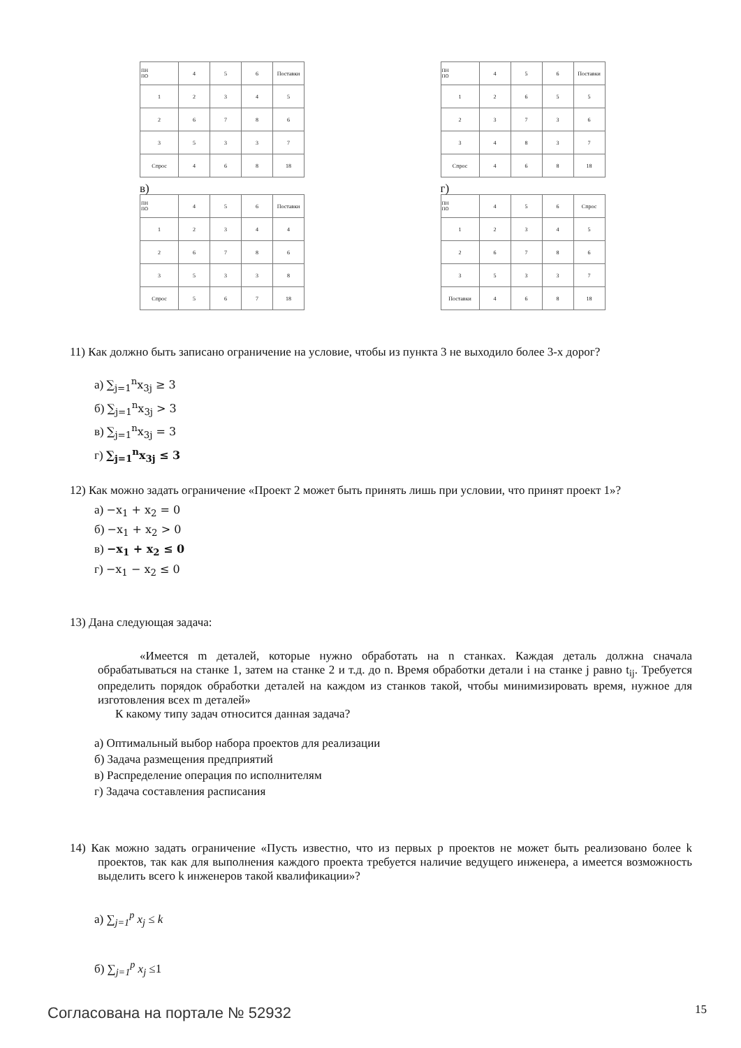| ПН ПО | 4 | 5 | 6 | Поставки |
| 1 | 2 | 3 | 4 | 5 |
| 2 | 6 | 7 | 8 | 6 |
| 3 | 5 | 3 | 3 | 7 |
| Спрос | 4 | 6 | 8 | 18 |
| ПН ПО | 4 | 5 | 6 | Поставки |
| 1 | 2 | 6 | 5 | 5 |
| 2 | 3 | 7 | 3 | 6 |
| 3 | 4 | 8 | 3 | 7 |
| Спрос | 4 | 6 | 8 | 18 |
в)
| ПН ПО | 4 | 5 | 6 | Поставки |
| 1 | 2 | 3 | 4 | 4 |
| 2 | 6 | 7 | 8 | 6 |
| 3 | 5 | 3 | 3 | 8 |
| Спрос | 5 | 6 | 7 | 18 |
г)
| ПН ПО | 4 | 5 | 6 | Спрос |
| 1 | 2 | 3 | 4 | 5 |
| 2 | 6 | 7 | 8 | 6 |
| 3 | 5 | 3 | 3 | 7 |
| Поставки | 4 | 6 | 8 | 18 |
11) Как должно быть записано ограничение на условие, чтобы из пункта 3 не выходило более 3-х дорог?
а) ∑<sub>j=1</sub><sup>n</sup>x<sub>3j</sub> ≥ 3
б) ∑<sub>j=1</sub><sup>n</sup>x<sub>3j</sub> > 3
в) ∑<sub>j=1</sub><sup>n</sup>x<sub>3j</sub> = 3
г) ∑<sub>j=1</sub><sup>n</sup>x<sub>3j</sub> ≤ 3
12) Как можно задать ограничение «Проект 2 может быть принять лишь при условии, что принят проект 1»?
а) −x<sub>1</sub> + x<sub>2</sub> = 0
б) −x<sub>1</sub> + x<sub>2</sub> > 0
в) −x<sub>1</sub> + x<sub>2</sub> ≤ 0
г) −x<sub>1</sub> − x<sub>2</sub> ≤ 0
13) Дана следующая задача:
«Имеется m деталей, которые нужно обработать на n станках. Каждая деталь должна сначала обрабатываться на станке 1, затем на станке 2 и т.д. до n. Время обработки детали i на станке j равно t<sub>ij</sub>. Требуется определить порядок обработки деталей на каждом из станков такой, чтобы минимизировать время, нужное для изготовления всех m деталей»
К какому типу задач относится данная задача?
а) Оптимальный выбор набора проектов для реализации
б) Задача размещения предприятий
в) Распределение операция по исполнителям
г) Задача составления расписания
14) Как можно задать ограничение «Пусть известно, что из первых p проектов не может быть реализовано более k проектов, так как для выполнения каждого проекта требуется наличие ведущего инженера, а имеется возможность выделить всего k инженеров такой квалификации»?
а) ∑<sub>j=1</sub><sup>p</sup> x<sub>j</sub> ≤ k
б) ∑<sub>j=1</sub><sup>p</sup> x<sub>j</sub> ≤1
Согласована на портале № 52932 15